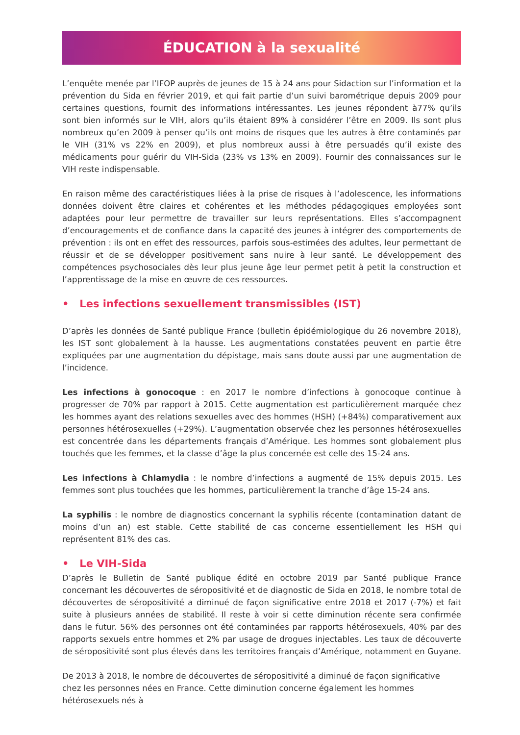ÉDUCATION à la sexualité
L’enquête menée par l’IFOP auprès de jeunes de 15 à 24 ans pour Sidaction sur l’information et la prévention du Sida en février 2019, et qui fait partie d’un suivi barométrique depuis 2009 pour certaines questions, fournit des informations intéressantes. Les jeunes répondent à77% qu’ils sont bien informés sur le VIH, alors qu’ils étaient 89% à considérer l’être en 2009. Ils sont plus nombreux qu’en 2009 à penser qu’ils ont moins de risques que les autres à être contaminés par le VIH (31% vs 22% en 2009), et plus nombreux aussi à être persuadés qu’il existe des médicaments pour guérir du VIH-Sida (23% vs 13% en 2009). Fournir des connaissances sur le VIH reste indispensable.
En raison même des caractéristiques liées à la prise de risques à l’adolescence, les informations données doivent être claires et cohérentes et les méthodes pédagogiques employées sont adaptées pour leur permettre de travailler sur leurs représentations. Elles s’accompagnent d’encouragements et de confiance dans la capacité des jeunes à intégrer des comportements de prévention : ils ont en effet des ressources, parfois sous-estimées des adultes, leur permettant de réussir et de se développer positivement sans nuire à leur santé. Le développement des compétences psychosociales dès leur plus jeune âge leur permet petit à petit la construction et l’apprentissage de la mise en œuvre de ces ressources.
• Les infections sexuellement transmissibles (IST)
D’après les données de Santé publique France (bulletin épidémiologique du 26 novembre 2018), les IST sont globalement à la hausse. Les augmentations constatées peuvent en partie être expliquées par une augmentation du dépistage, mais sans doute aussi par une augmentation de l’incidence.
Les infections à gonocoque : en 2017 le nombre d’infections à gonocoque continue à progresser de 70% par rapport à 2015. Cette augmentation est particulièrement marquée chez les hommes ayant des relations sexuelles avec des hommes (HSH) (+84%) comparativement aux personnes hétérosexuelles (+29%). L’augmentation observée chez les personnes hétérosexuelles est concentrée dans les départements français d’Amérique. Les hommes sont globalement plus touchés que les femmes, et la classe d’âge la plus concernée est celle des 15-24 ans.
Les infections à Chlamydia : le nombre d’infections a augmenté de 15% depuis 2015. Les femmes sont plus touchées que les hommes, particulièrement la tranche d’âge 15-24 ans.
La syphilis : le nombre de diagnostics concernant la syphilis récente (contamination datant de moins d’un an) est stable. Cette stabilité de cas concerne essentiellement les HSH qui représentent 81% des cas.
• Le VIH-Sida
D’après le Bulletin de Santé publique édité en octobre 2019 par Santé publique France concernant les découvertes de séropositivité et de diagnostic de Sida en 2018, le nombre total de découvertes de séropositivité a diminué de façon significative entre 2018 et 2017 (-7%) et fait suite à plusieurs années de stabilité. Il reste à voir si cette diminution récente sera confirmée dans le futur. 56% des personnes ont été contaminées par rapports hétérosexuels, 40% par des rapports sexuels entre hommes et 2% par usage de drogues injectables. Les taux de découverte de séropositivité sont plus élevés dans les territoires français d’Amérique, notamment en Guyane.
De 2013 à 2018, le nombre de découvertes de séropositivité a diminué de façon significative chez les personnes nées en France. Cette diminution concerne également les hommes hétérosexuels nés à